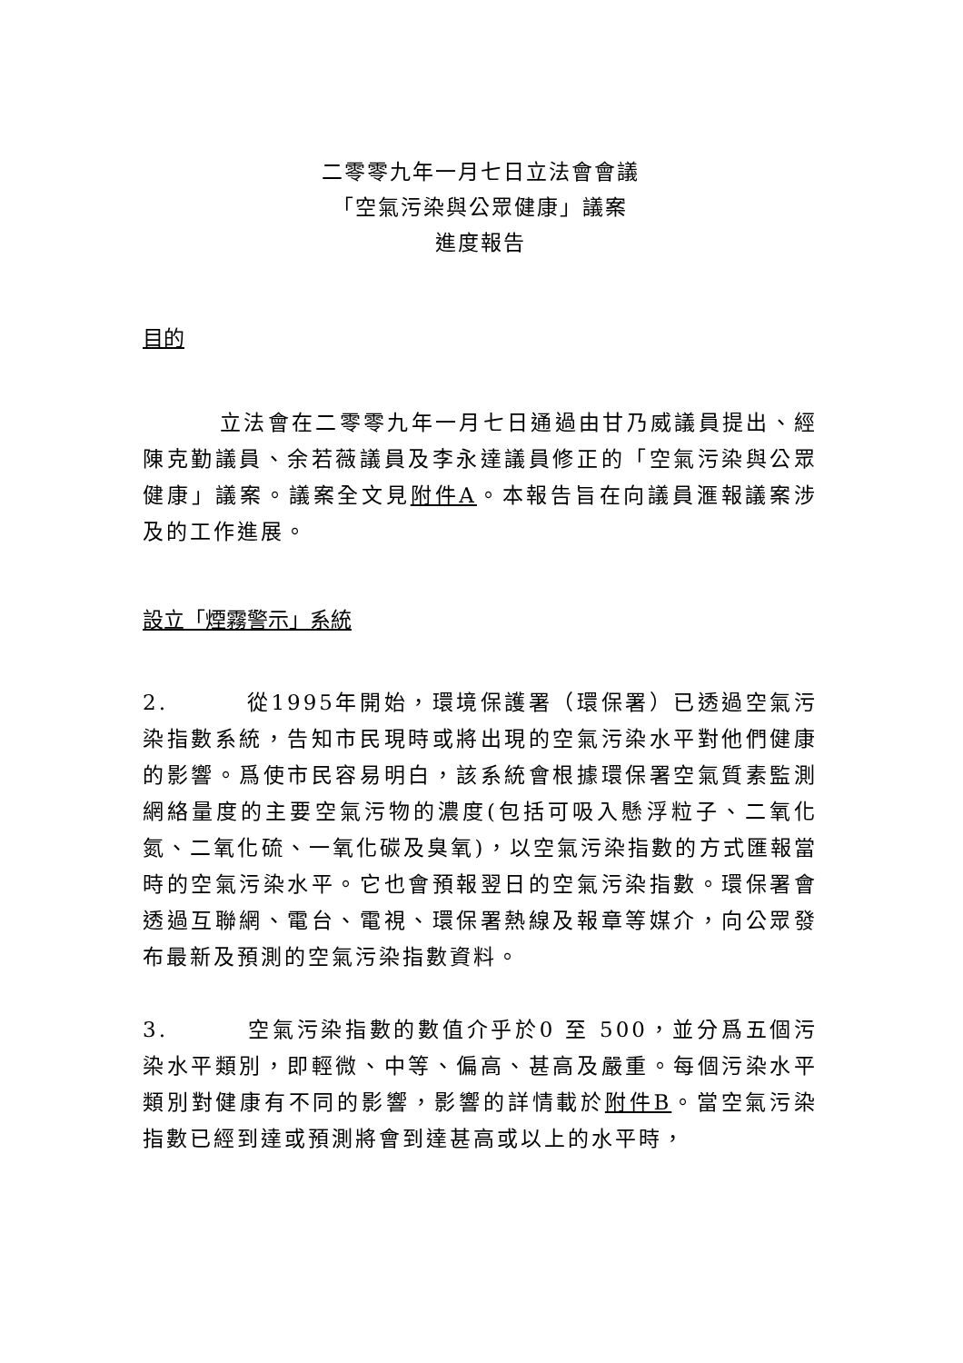二零零九年一月七日立法會會議
「空氣污染與公眾健康」議案
進度報告
目的
立法會在二零零九年一月七日通過由甘乃威議員提出、經陳克勤議員、余若薇議員及李永達議員修正的「空氣污染與公眾健康」議案。議案全文見附件A。本報告旨在向議員滙報議案涉及的工作進展。
設立「煙霧警示」系統
2. 從1995年開始，環境保護署（環保署）已透過空氣污染指數系統，告知市民現時或將出現的空氣污染水平對他們健康的影響。爲使市民容易明白，該系統會根據環保署空氣質素監測網絡量度的主要空氣污物的濃度(包括可吸入懸浮粒子、二氧化氮、二氧化硫、一氧化碳及臭氧)，以空氣污染指數的方式匯報當時的空氣污染水平。它也會預報翌日的空氣污染指數。環保署會透過互聯網、電台、電視、環保署熱線及報章等媒介，向公眾發布最新及預測的空氣污染指數資料。
3. 空氣污染指數的數值介乎於0 至 500，並分爲五個污染水平類別，即輕微、中等、偏高、甚高及嚴重。每個污染水平類別對健康有不同的影響，影響的詳情載於附件B。當空氣污染指數已經到達或預測將會到達甚高或以上的水平時，